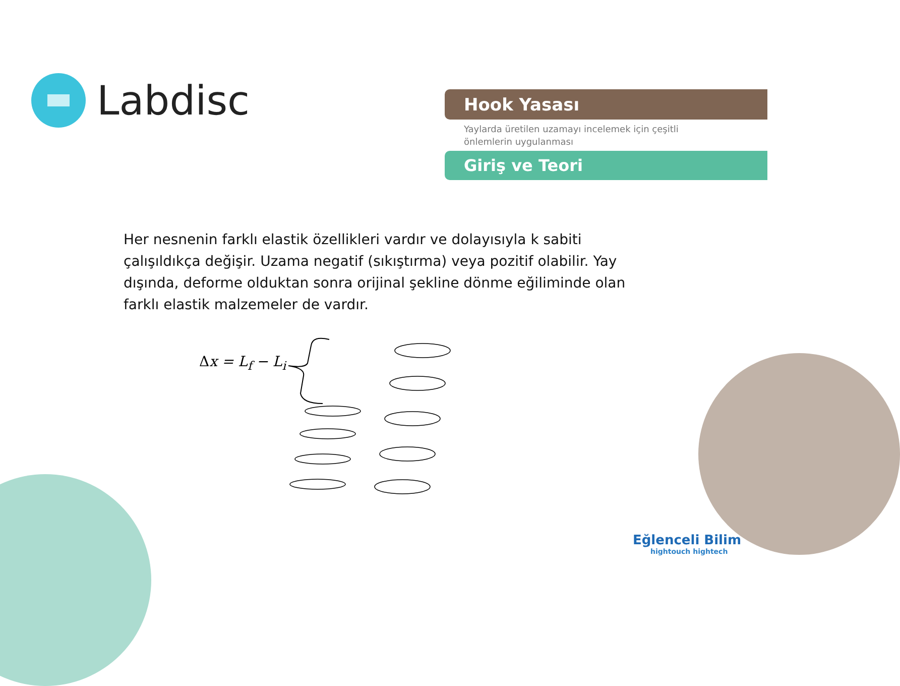Labdisc
Hook Yasası
Yaylarda üretilen uzamayı incelemek için çeşitli
önlemlerin uygulanması
Giriş ve Teori
Her nesnenin farklı elastik özellikleri vardır ve dolayısıyla k sabiti çalışıldıkça değişir. Uzama negatif (sıkıştırma) veya pozitif olabilir. Yay dışında, deforme olduktan sonra orijinal şekline dönme eğiliminde olan farklı elastik malzemeler de vardır.
Δx = L<sub>f</sub> − L<sub>i</sub>
Eğlenceli Bilim
hightouch hightech